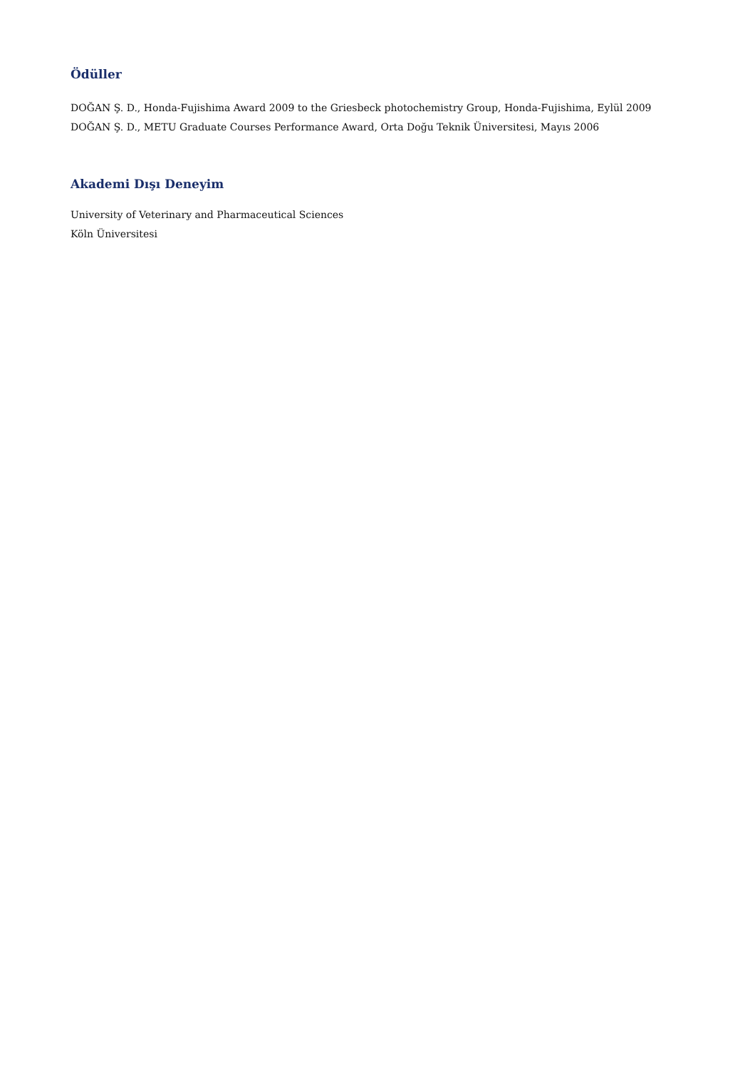Ödüller
DOĞAN Ş. D., Honda-Fujishima Award 2009 to the Griesbeck photochemistry Group, Honda-Fujishima, Eylül 2009
DOĞAN Ş. D., METU Graduate Courses Performance Award, Orta Doğu Teknik Üniversitesi, Mayıs 2006
Akademi Dışı Deneyim
University of Veterinary and Pharmaceutical Sciences
Köln Üniversitesi